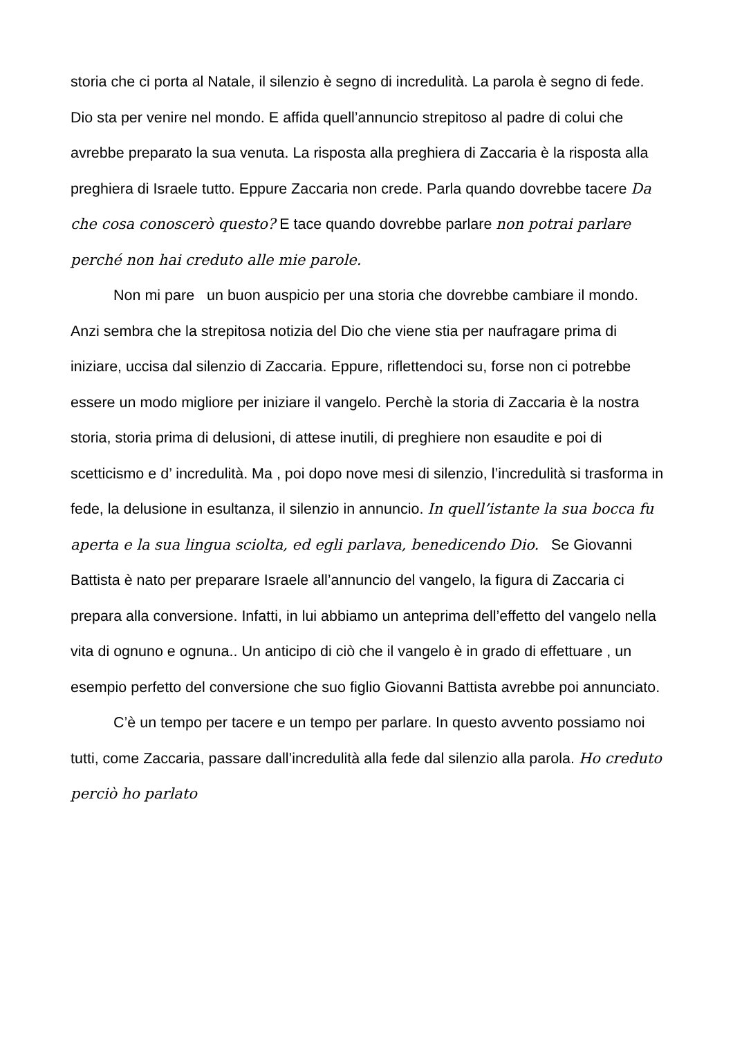storia che ci porta al Natale, il silenzio è segno di incredulità. La parola è segno di fede. Dio sta per venire nel mondo. E affida quell’annuncio strepitoso al padre di colui che avrebbe preparato la sua venuta. La risposta alla preghiera di Zaccaria è la risposta alla preghiera di Israele tutto. Eppure Zaccaria non crede. Parla quando dovrebbe tacere Da che cosa conoscerò questo? E tace quando dovrebbe parlare non potrai parlare perché non hai creduto alle mie parole.
Non mi pare un buon auspicio per una storia che dovrebbe cambiare il mondo. Anzi sembra che la strepitosa notizia del Dio che viene stia per naufragare prima di iniziare, uccisa dal silenzio di Zaccaria. Eppure, riflettendoci su, forse non ci potrebbe essere un modo migliore per iniziare il vangelo. Perchè la storia di Zaccaria è la nostra storia, storia prima di delusioni, di attese inutili, di preghiere non esaudite e poi di scetticismo e d’ incredulità. Ma , poi dopo nove mesi di silenzio, l’incredulità si trasforma in fede, la delusione in esultanza, il silenzio in annuncio. In quell’istante la sua bocca fu aperta e la sua lingua sciolta, ed egli parlava, benedicendo Dio. Se Giovanni Battista è nato per preparare Israele all’annuncio del vangelo, la figura di Zaccaria ci prepara alla conversione. Infatti, in lui abbiamo un anteprima dell’effetto del vangelo nella vita di ognuno e ognuna.. Un anticipo di ciò che il vangelo è in grado di effettuare , un esempio perfetto del conversione che suo figlio Giovanni Battista avrebbe poi annunciato.
C’è un tempo per tacere e un tempo per parlare. In questo avvento possiamo noi tutti, come Zaccaria, passare dall’incredulità alla fede dal silenzio alla parola. Ho creduto perciò ho parlato